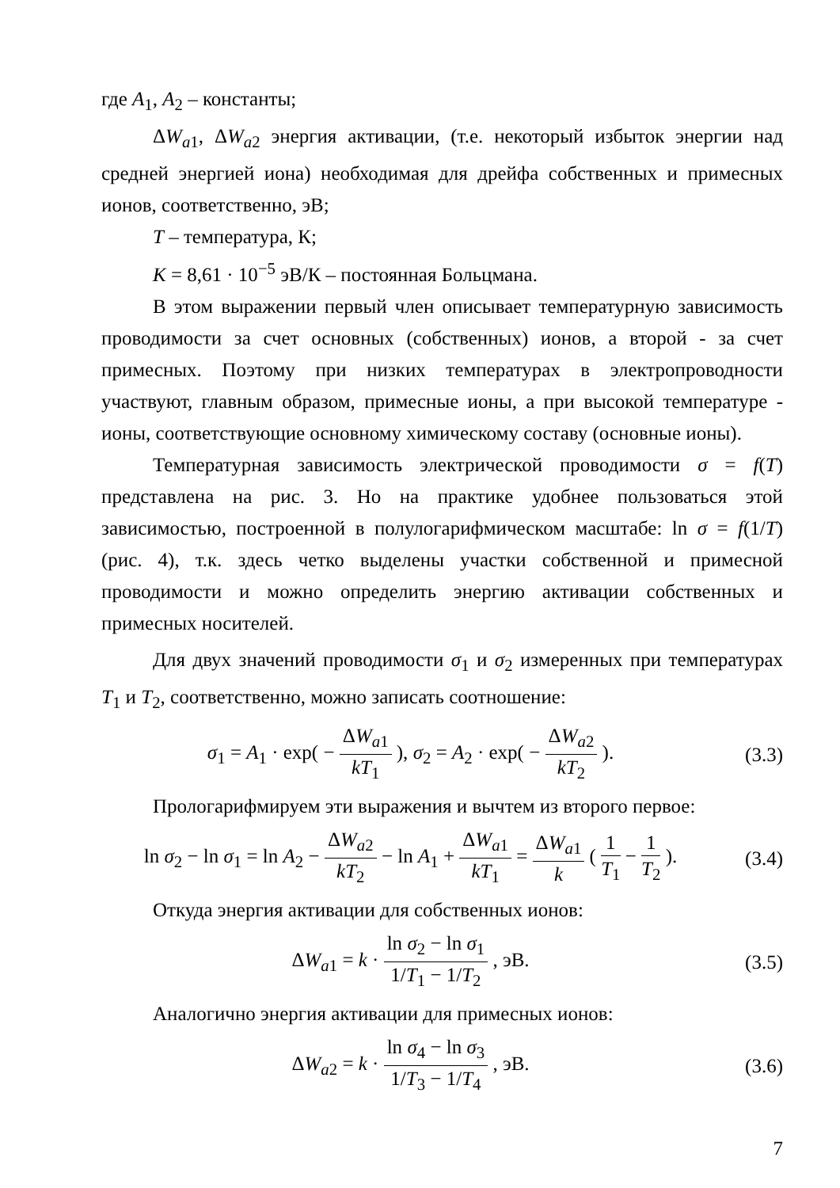где A<sub>1</sub>, A<sub>2</sub> – константы;
ΔW<sub>a1</sub>, ΔW<sub>a2</sub> энергия активации, (т.е. некоторый избыток энергии над средней энергией иона) необходимая для дрейфа собственных и примесных ионов, соответственно, эВ;
T – температура, К;
K = 8,61 · 10<sup>−5</sup> эВ/К – постоянная Больцмана.
В этом выражении первый член описывает температурную зависимость проводимости за счет основных (собственных) ионов, а второй - за счет примесных. Поэтому при низких температурах в электропроводности участвуют, главным образом, примесные ионы, а при высокой температуре - ионы, соответствующие основному химическому составу (основные ионы).
Температурная зависимость электрической проводимости σ = f(T) представлена на рис. 3. Но на практике удобнее пользоваться этой зависимостью, построенной в полулогарифмическом масштабе: ln σ = f(1/T) (рис. 4), т.к. здесь четко выделены участки собственной и примесной проводимости и можно определить энергию активации собственных и примесных носителей.
Для двух значений проводимости σ<sub>1</sub> и σ<sub>2</sub> измеренных при температурах T<sub>1</sub> и T<sub>2</sub>, соответственно, можно записать соотношение:
σ<sub>1</sub> = A<sub>1</sub> · exp( − ΔW<sub>a1</sub> kT<sub>1</sub> ), σ<sub>2</sub> = A<sub>2</sub> · exp( − ΔW<sub>a2</sub> kT<sub>2</sub> ).
(3.3)
Прологарифмируем эти выражения и вычтем из второго первое:
ln σ<sub>2</sub> − ln σ<sub>1</sub> = ln A<sub>2</sub> − ΔW<sub>a2</sub> kT<sub>2</sub> − ln A<sub>1</sub> + ΔW<sub>a1</sub> kT<sub>1</sub> = ΔW<sub>a1</sub> k ( 1 T<sub>1</sub> − 1 T<sub>2</sub> ).
(3.4)
Откуда энергия активации для собственных ионов:
ΔW<sub>a1</sub> = k · ln σ<sub>2</sub> − ln σ<sub>1</sub> 1/T<sub>1</sub> − 1/T<sub>2</sub> , эВ.
(3.5)
Аналогично энергия активации для примесных ионов:
ΔW<sub>a2</sub> = k · ln σ<sub>4</sub> − ln σ<sub>3</sub> 1/T<sub>3</sub> − 1/T<sub>4</sub> , эВ.
(3.6)
7